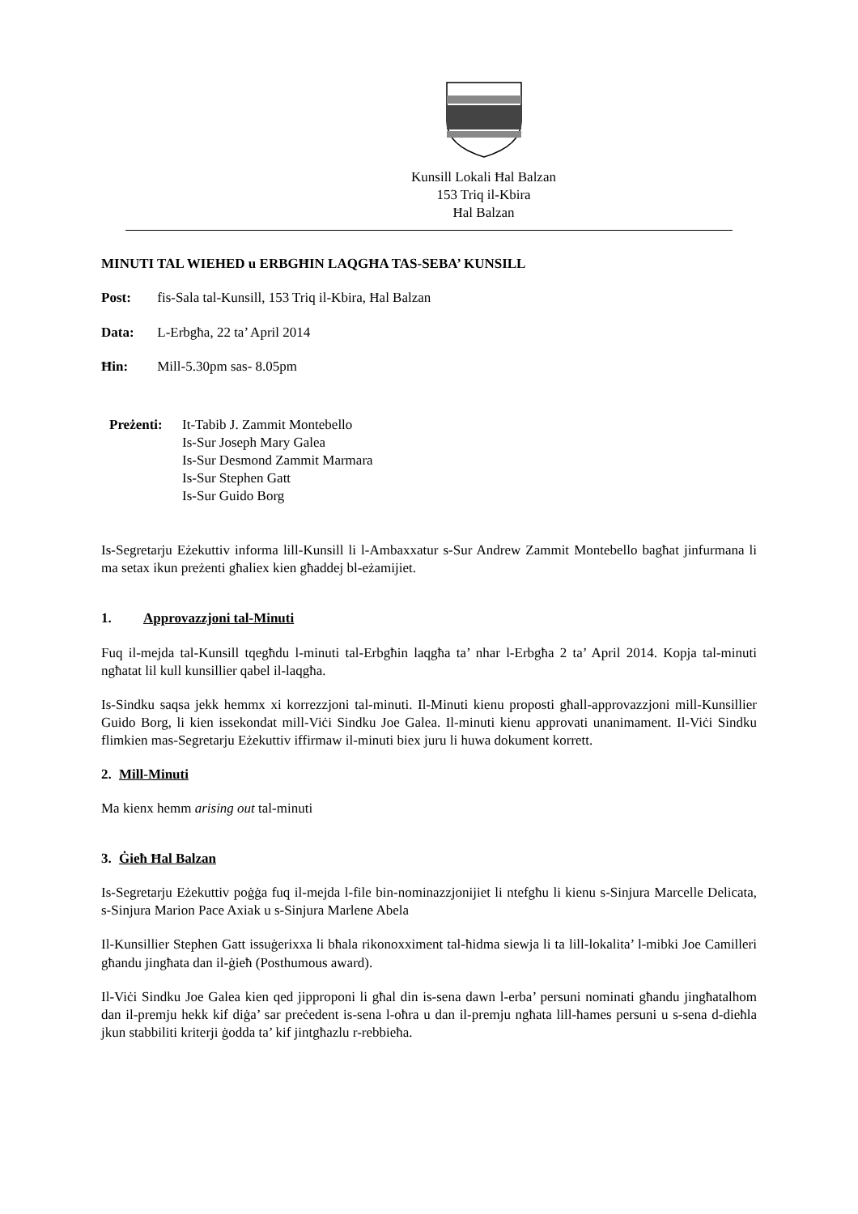Kunsill Lokali Ħal Balzan
153 Triq il-Kbira
Ħal Balzan
MINUTI TAL WIEHED u ERBGĦIN LAQGĦA TAS-SEBA’ KUNSILL
Post: fis-Sala tal-Kunsill, 153 Triq il-Kbira, Ħal Balzan
Data: L-Erbgħa, 22 ta’ April 2014
Ħin: Mill-5.30pm sas- 8.05pm
Preżenti:
It-Tabib J. Zammit Montebello
Is-Sur Joseph Mary Galea
Is-Sur Desmond Zammit Marmara
Is-Sur Stephen Gatt
Is-Sur Guido Borg
Is-Segretarju Eżekuttiv informa lill-Kunsill li l-Ambaxxatur s-Sur Andrew Zammit Montebello bagħat jinfurmana li ma setax ikun preżenti għaliex kien għaddej bl-eżamijiet.
1. Approvazzjoni tal-Minuti
Fuq il-mejda tal-Kunsill tqegħdu l-minuti tal-Erbgħin laqgħa ta’ nhar l-Erbgħa 2 ta’ April 2014. Kopja tal-minuti ngħatat lil kull kunsillier qabel il-laqgħa.
Is-Sindku saqsa jekk hemmx xi korrezzjoni tal-minuti. Il-Minuti kienu proposti għall-approvazzjoni mill-Kunsillier Guido Borg, li kien issekondat mill-Viċi Sindku Joe Galea. Il-minuti kienu approvati unanimament. Il-Viċi Sindku flimkien mas-Segretarju Eżekuttiv iffirmaw il-minuti biex juru li huwa dokument korrett.
2. Mill-Minuti
Ma kienx hemm arising out tal-minuti
3. Ġieħ Ħal Balzan
Is-Segretarju Eżekuttiv poġġa fuq il-mejda l-file bin-nominazzjonijiet li ntefgħu li kienu s-Sinjura Marcelle Delicata, s-Sinjura Marion Pace Axiak u s-Sinjura Marlene Abela
Il-Kunsillier Stephen Gatt issuġerixxa li bħala rikonoxximent tal-ħidma siewja li ta lill-lokalita’ l-mibki Joe Camilleri għandu jingħata dan il-ġieħ (Posthumous award).
Il-Viċi Sindku Joe Galea kien qed jipproponi li għal din is-sena dawn l-erba’ persuni nominati għandu jingħatalhom dan il-premju hekk kif diġa’ sar preċedent is-sena l-oħra u dan il-premju ngħata lill-ħames persuni u s-sena d-dieħla jkun stabbiliti kriterji ġodda ta’ kif jintgħazlu r-rebbieħa.